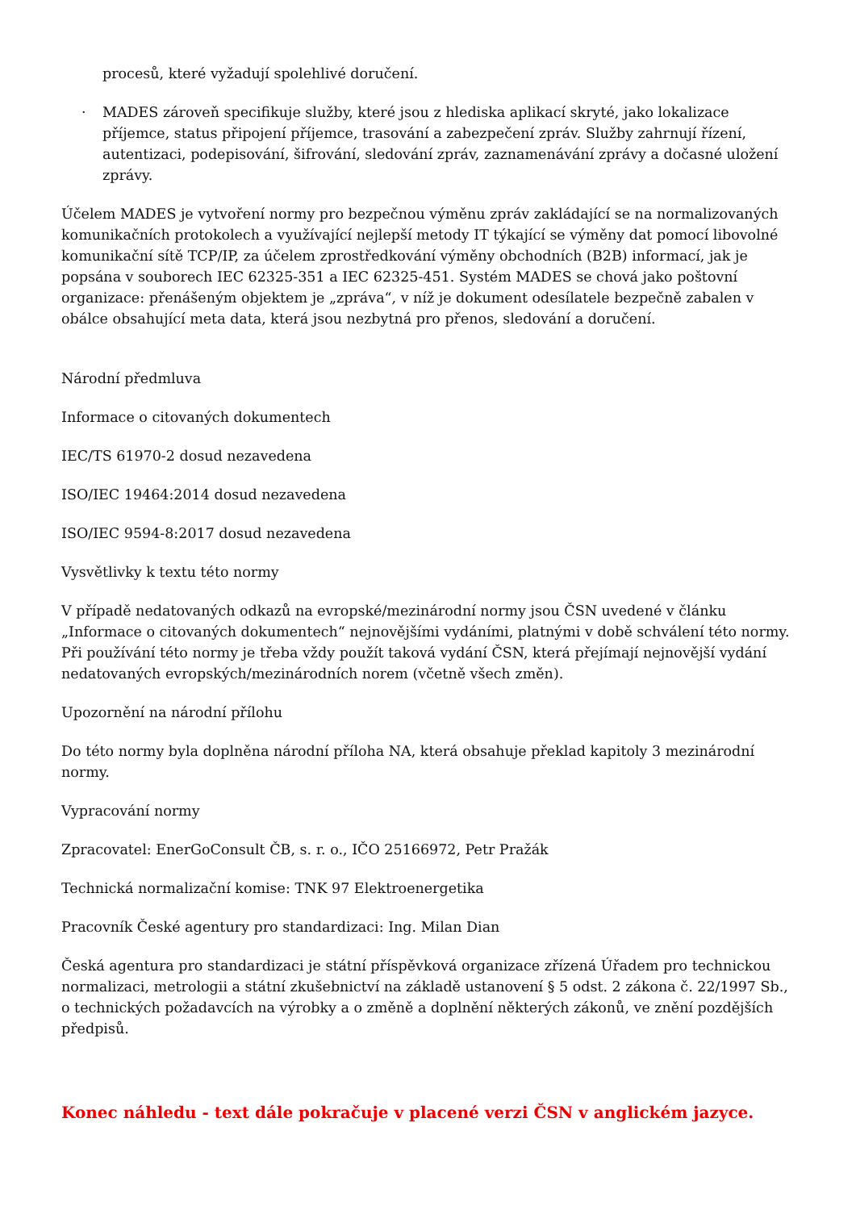procesů, které vyžadují spolehlivé doručení.
· MADES zároveň specifikuje služby, které jsou z hlediska aplikací skryté, jako lokalizace příjemce, status připojení příjemce, trasování a zabezpečení zpráv. Služby zahrnují řízení, autentizaci, podepisování, šifrování, sledování zpráv, zaznamenávání zprávy a dočasné uložení zprávy.
Účelem MADES je vytvoření normy pro bezpečnou výměnu zpráv zakládající se na normalizovaných komunikačních protokolech a využívající nejlepší metody IT týkající se výměny dat pomocí libovolné komunikační sítě TCP/IP, za účelem zprostředkování výměny obchodních (B2B) informací, jak je popsána v souborech IEC 62325-351 a IEC 62325-451. Systém MADES se chová jako poštovní organizace: přenášeným objektem je „zpráva“, v níž je dokument odesílatele bezpečně zabalen v obálce obsahující meta data, která jsou nezbytná pro přenos, sledování a doručení.
Národní předmluva
Informace o citovaných dokumentech
IEC/TS 61970-2 dosud nezavedena
ISO/IEC 19464:2014 dosud nezavedena
ISO/IEC 9594-8:2017 dosud nezavedena
Vysvětlivky k textu této normy
V případě nedatovaných odkazů na evropské/mezinárodní normy jsou ČSN uvedené v článku „Informace o citovaných dokumentech“ nejnovějšími vydáními, platnými v době schválení této normy. Při používání této normy je třeba vždy použít taková vydání ČSN, která přejímají nejnovější vydání nedatovaných evropských/mezinárodních norem (včetně všech změn).
Upozornění na národní přílohu
Do této normy byla doplněna národní příloha NA, která obsahuje překlad kapitoly 3 mezinárodní normy.
Vypracování normy
Zpracovatel: EnerGoConsult ČB, s. r. o., IČO 25166972, Petr Pražák
Technická normalizační komise: TNK 97 Elektroenergetika
Pracovník České agentury pro standardizaci: Ing. Milan Dian
Česká agentura pro standardizaci je státní příspěvková organizace zřízená Úřadem pro technickou normalizaci, metrologii a státní zkušebnictví na základě ustanovení § 5 odst. 2 zákona č. 22/1997 Sb., o technických požadavcích na výrobky a o změně a doplnění některých zákonů, ve znění pozdějších předpisů.
Konec náhledu - text dále pokračuje v placené verzi ČSN v anglickém jazyce.